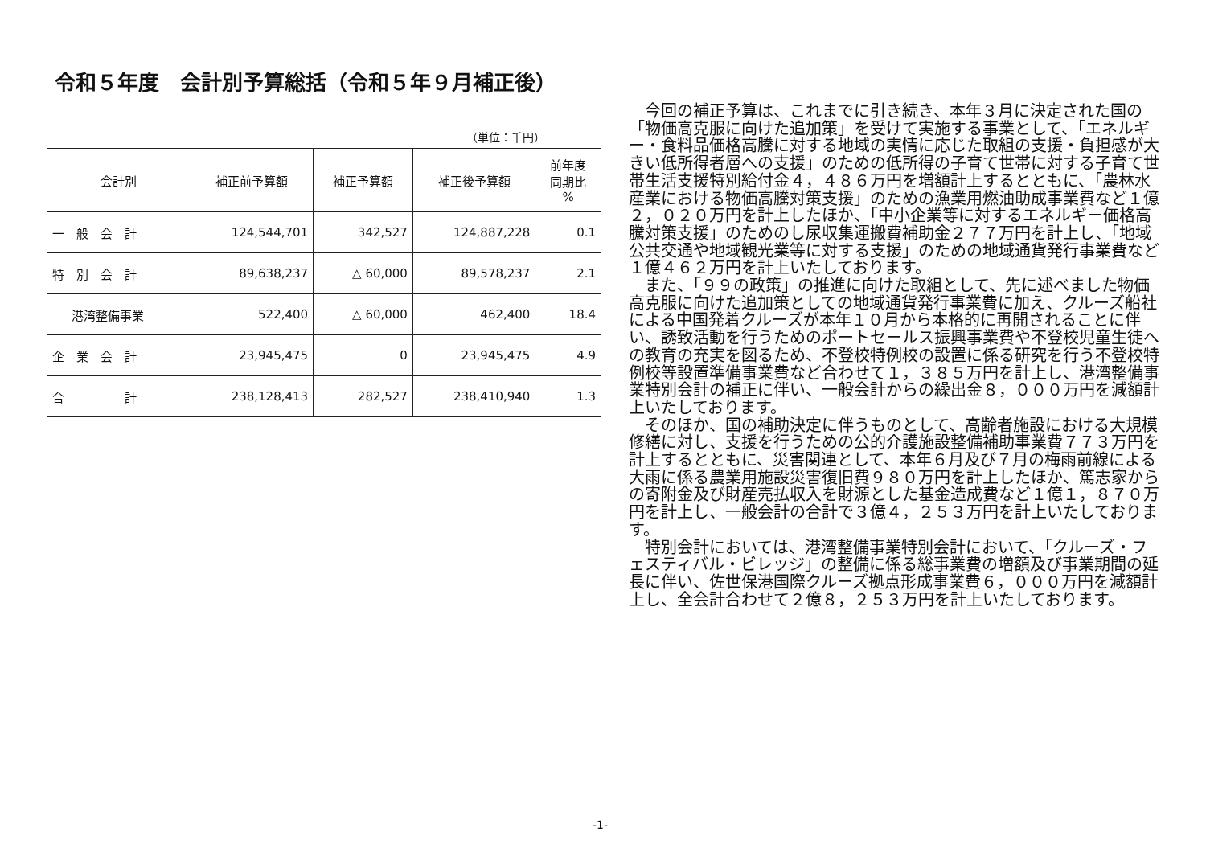令和５年度　会計別予算総括（令和５年９月補正後）
（単位：千円）
| 会計別 | 補正前予算額 | 補正予算額 | 補正後予算額 | 前年度 同期比 % |
| --- | --- | --- | --- | --- |
| 一 般 会 計 | 124,544,701 | 342,527 | 124,887,228 | 0.1 |
| 特 別 会 計 | 89,638,237 | △ 60,000 | 89,578,237 | 2.1 |
| 港湾整備事業 | 522,400 | △ 60,000 | 462,400 | 18.4 |
| 企 業 会 計 | 23,945,475 | 0 | 23,945,475 | 4.9 |
| 合 計 | 238,128,413 | 282,527 | 238,410,940 | 1.3 |
今回の補正予算は、これまでに引き続き、本年３月に決定された国の「物価高克服に向けた追加策」を受けて実施する事業として、「エネルギー・食料品価格高騰に対する地域の実情に応じた取組の支援・負担感が大きい低所得者層への支援」のための低所得の子育て世帯に対する子育て世帯生活支援特別給付金４，４８６万円を増額計上するとともに、「農林水産業における物価高騰対策支援」のための漁業用燃油助成事業費など１億２，０２０万円を計上したほか、「中小企業等に対するエネルギー価格高騰対策支援」のためのし尿収集運搬費補助金２７７万円を計上し、「地域公共交通や地域観光業等に対する支援」のための地域通貨発行事業費など１億４６２万円を計上いたしております。
また、「９９の政策」の推進に向けた取組として、先に述べました物価高克服に向けた追加策としての地域通貨発行事業費に加え、クルーズ船社による中国発着クルーズが本年１０月から本格的に再開されることに伴い、誘致活動を行うためのポートセールス振興事業費や不登校児童生徒への教育の充実を図るため、不登校特例校の設置に係る研究を行う不登校特例校等設置準備事業費など合わせて１，３８５万円を計上し、港湾整備事業特別会計の補正に伴い、一般会計からの繰出金８，０００万円を減額計上いたしております。
そのほか、国の補助決定に伴うものとして、高齢者施設における大規模修繕に対し、支援を行うための公的介護施設整備補助事業費７７３万円を計上するとともに、災害関連として、本年６月及び７月の梅雨前線による大雨に係る農業用施設災害復旧費９８０万円を計上したほか、篤志家からの寄附金及び財産売払収入を財源とした基金造成費など１億１，８７０万円を計上し、一般会計の合計で３億４，２５３万円を計上いたしております。
特別会計においては、港湾整備事業特別会計において、「クルーズ・フェスティバル・ビレッジ」の整備に係る総事業費の増額及び事業期間の延長に伴い、佐世保港国際クルーズ拠点形成事業費６，０００万円を減額計上し、全会計合わせて２億８，２５３万円を計上いたしております。
-1-